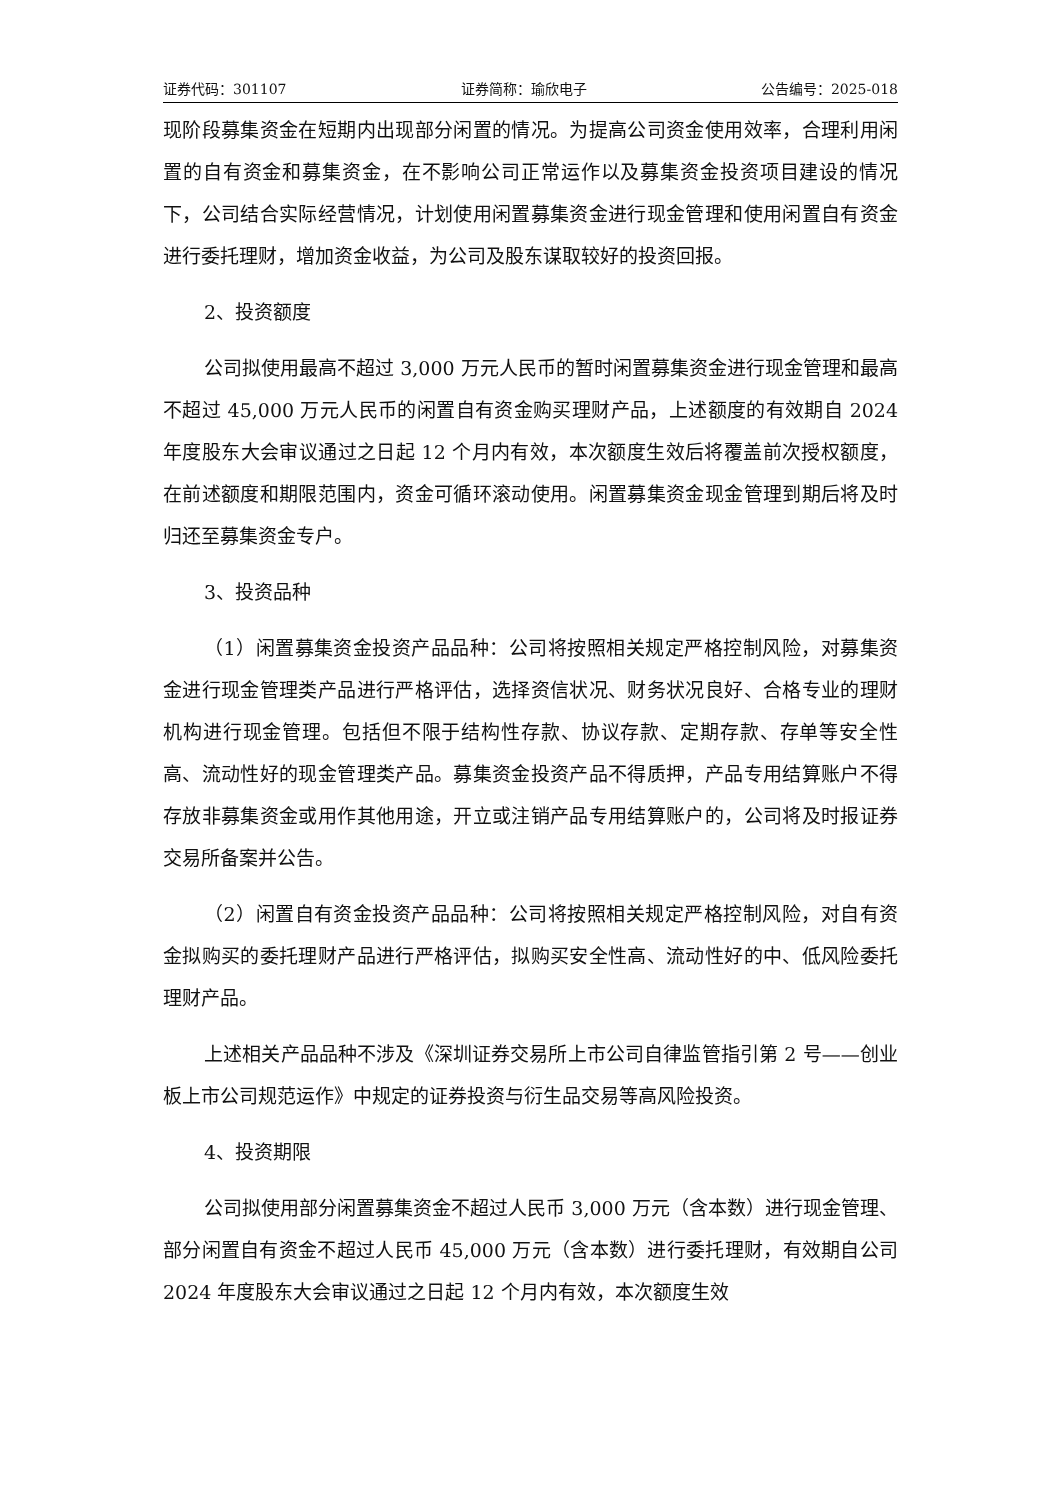证券代码：301107 证券简称：瑜欣电子 公告编号：2025-018
现阶段募集资金在短期内出现部分闲置的情况。为提高公司资金使用效率，合理利用闲置的自有资金和募集资金，在不影响公司正常运作以及募集资金投资项目建设的情况下，公司结合实际经营情况，计划使用闲置募集资金进行现金管理和使用闲置自有资金进行委托理财，增加资金收益，为公司及股东谋取较好的投资回报。
2、投资额度
公司拟使用最高不超过 3,000 万元人民币的暂时闲置募集资金进行现金管理和最高不超过 45,000 万元人民币的闲置自有资金购买理财产品，上述额度的有效期自 2024 年度股东大会审议通过之日起 12 个月内有效，本次额度生效后将覆盖前次授权额度，在前述额度和期限范围内，资金可循环滚动使用。闲置募集资金现金管理到期后将及时归还至募集资金专户。
3、投资品种
（1）闲置募集资金投资产品品种：公司将按照相关规定严格控制风险，对募集资金进行现金管理类产品进行严格评估，选择资信状况、财务状况良好、合格专业的理财机构进行现金管理。包括但不限于结构性存款、协议存款、定期存款、存单等安全性高、流动性好的现金管理类产品。募集资金投资产品不得质押，产品专用结算账户不得存放非募集资金或用作其他用途，开立或注销产品专用结算账户的，公司将及时报证券交易所备案并公告。
（2）闲置自有资金投资产品品种：公司将按照相关规定严格控制风险，对自有资金拟购买的委托理财产品进行严格评估，拟购买安全性高、流动性好的中、低风险委托理财产品。
上述相关产品品种不涉及《深圳证券交易所上市公司自律监管指引第 2 号——创业板上市公司规范运作》中规定的证券投资与衍生品交易等高风险投资。
4、投资期限
公司拟使用部分闲置募集资金不超过人民币 3,000 万元（含本数）进行现金管理、部分闲置自有资金不超过人民币 45,000 万元（含本数）进行委托理财，有效期自公司 2024 年度股东大会审议通过之日起 12 个月内有效，本次额度生效